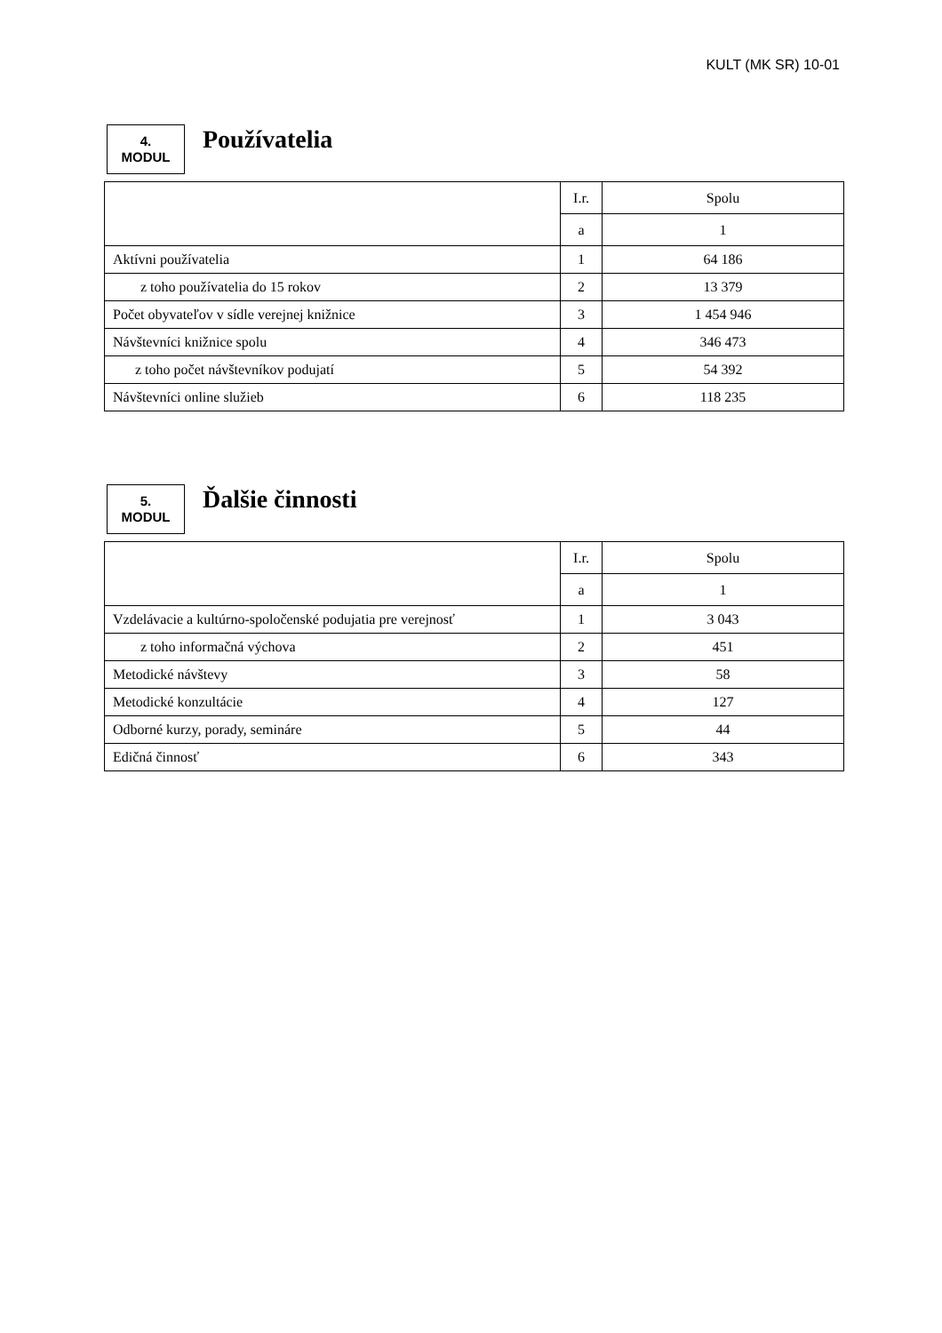KULT (MK SR) 10-01
4.
MODUL
Používatelia
| | I.r. | Spolu |
| | a | 1 |
| Aktívni používatelia | 1 | 64 186 |
| z toho používatelia do 15 rokov | 2 | 13 379 |
| Počet obyvateľov v sídle verejnej knižnice | 3 | 1 454 946 |
| Návštevníci knižnice spolu | 4 | 346 473 |
| z toho počet návštevníkov podujatí | 5 | 54 392 |
| Návštevníci online služieb | 6 | 118 235 |
5.
MODUL
Ďalšie činnosti
| | I.r. | Spolu |
| | a | 1 |
| Vzdelávacie a kultúrno-spoločenské podujatia pre verejnosť | 1 | 3 043 |
| z toho informačná výchova | 2 | 451 |
| Metodické návštevy | 3 | 58 |
| Metodické konzultácie | 4 | 127 |
| Odborné kurzy, porady, semináre | 5 | 44 |
| Edičná činnosť | 6 | 343 |